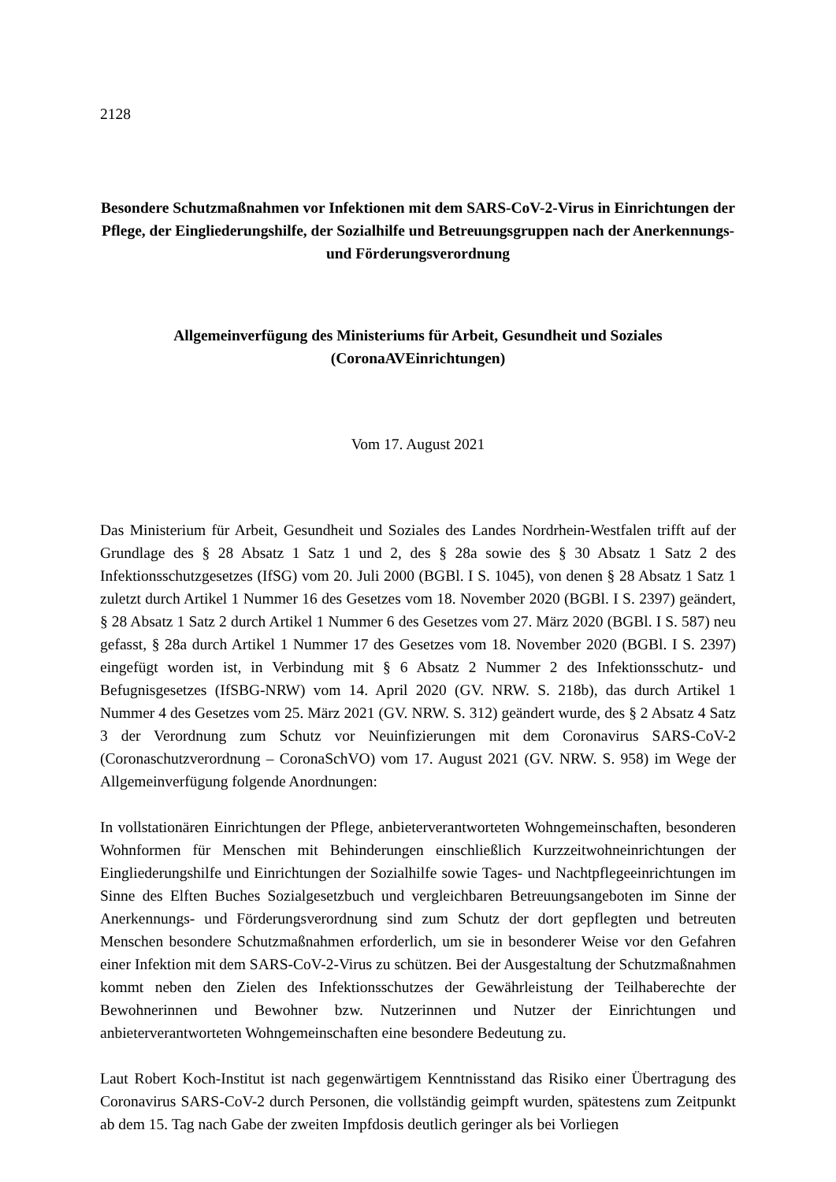2128
Besondere Schutzmaßnahmen vor Infektionen mit dem SARS-CoV-2-Virus in Einrichtungen der Pflege, der Eingliederungshilfe, der Sozialhilfe und Betreuungsgruppen nach der Anerkennungs- und Förderungsverordnung
Allgemeinverfügung des Ministeriums für Arbeit, Gesundheit und Soziales (CoronaAVEinrichtungen)
Vom 17. August 2021
Das Ministerium für Arbeit, Gesundheit und Soziales des Landes Nordrhein-Westfalen trifft auf der Grundlage des § 28 Absatz 1 Satz 1 und 2, des § 28a sowie des § 30 Absatz 1 Satz 2 des Infektionsschutzgesetzes (IfSG) vom 20. Juli 2000 (BGBl. I S. 1045), von denen § 28 Absatz 1 Satz 1 zuletzt durch Artikel 1 Nummer 16 des Gesetzes vom 18. November 2020 (BGBl. I S. 2397) geändert, § 28 Absatz 1 Satz 2 durch Artikel 1 Nummer 6 des Gesetzes vom 27. März 2020 (BGBl. I S. 587) neu gefasst, § 28a durch Artikel 1 Nummer 17 des Gesetzes vom 18. November 2020 (BGBl. I S. 2397) eingefügt worden ist, in Verbindung mit § 6 Absatz 2 Nummer 2 des Infektionsschutz- und Befugnisgesetzes (IfSBG-NRW) vom 14. April 2020 (GV. NRW. S. 218b), das durch Artikel 1 Nummer 4 des Gesetzes vom 25. März 2021 (GV. NRW. S. 312) geändert wurde, des § 2 Absatz 4 Satz 3 der Verordnung zum Schutz vor Neuinfizierungen mit dem Coronavirus SARS-CoV-2 (Coronaschutzverordnung – CoronaSchVO) vom 17. August 2021 (GV. NRW. S. 958) im Wege der Allgemeinverfügung folgende Anordnungen:
In vollstationären Einrichtungen der Pflege, anbieterverantworteten Wohngemeinschaften, besonderen Wohnformen für Menschen mit Behinderungen einschließlich Kurzzeitwohneinrichtungen der Eingliederungshilfe und Einrichtungen der Sozialhilfe sowie Tages- und Nachtpflegeeinrichtungen im Sinne des Elften Buches Sozialgesetzbuch und vergleichbaren Betreuungsangeboten im Sinne der Anerkennungs- und Förderungsverordnung sind zum Schutz der dort gepflegten und betreuten Menschen besondere Schutzmaßnahmen erforderlich, um sie in besonderer Weise vor den Gefahren einer Infektion mit dem SARS-CoV-2-Virus zu schützen. Bei der Ausgestaltung der Schutzmaßnahmen kommt neben den Zielen des Infektionsschutzes der Gewährleistung der Teilhaberechte der Bewohnerinnen und Bewohner bzw. Nutzerinnen und Nutzer der Einrichtungen und anbieterverantworteten Wohngemeinschaften eine besondere Bedeutung zu.
Laut Robert Koch-Institut ist nach gegenwärtigem Kenntnisstand das Risiko einer Übertragung des Coronavirus SARS-CoV-2 durch Personen, die vollständig geimpft wurden, spätestens zum Zeitpunkt ab dem 15. Tag nach Gabe der zweiten Impfdosis deutlich geringer als bei Vorliegen